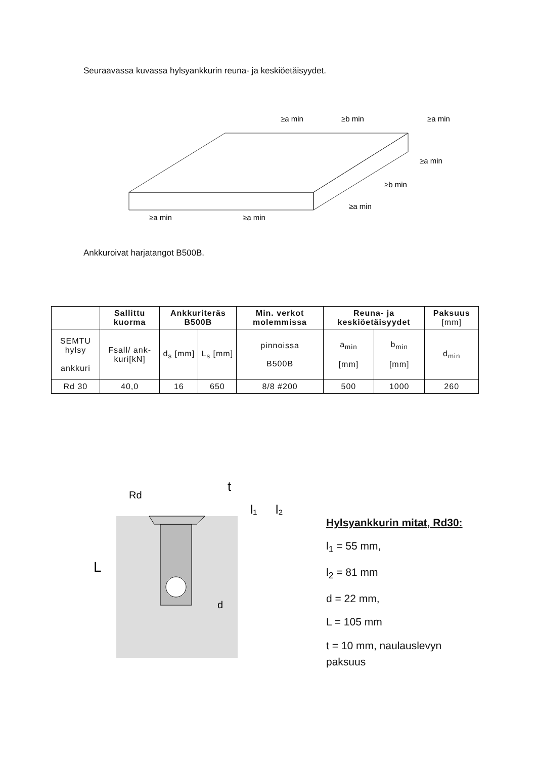Seuraavassa kuvassa hylsyankkurin reuna- ja keskiöetäisyydet.
≥a min
≥b min
≥a min
≥a min
≥b min
≥a min
≥a min
≥a min
Ankkuroivat harjatangot B500B.
| | Sallittu kuorma | Ankkuriteräs B500B | | Min. verkot molemmissa | Reuna- ja keskiöetäisyydet | | Paksuus [mm] |
| --- | --- | --- | --- | --- | --- | --- | --- |
| SEMTU hylsy ankkuri | Fsall/ ank-kuri[kN] | d<sub>s</sub> [mm] | L<sub>s</sub> [mm] | pinnoissa B500B | a<sub>min</sub> [mm] | b<sub>min</sub> [mm] | d<sub>min</sub> |
| Rd 30 | 40,0 | 16 | 650 | 8/8 #200 | 500 | 1000 | 260 |
Rd
t
l₁
l₂
L
d
Hylsyankkurin mitat, Rd30:
l<sub>1</sub> = 55 mm,
l<sub>2</sub> = 81 mm
d = 22 mm,
L = 105 mm
t = 10 mm, naulauslevyn
paksuus